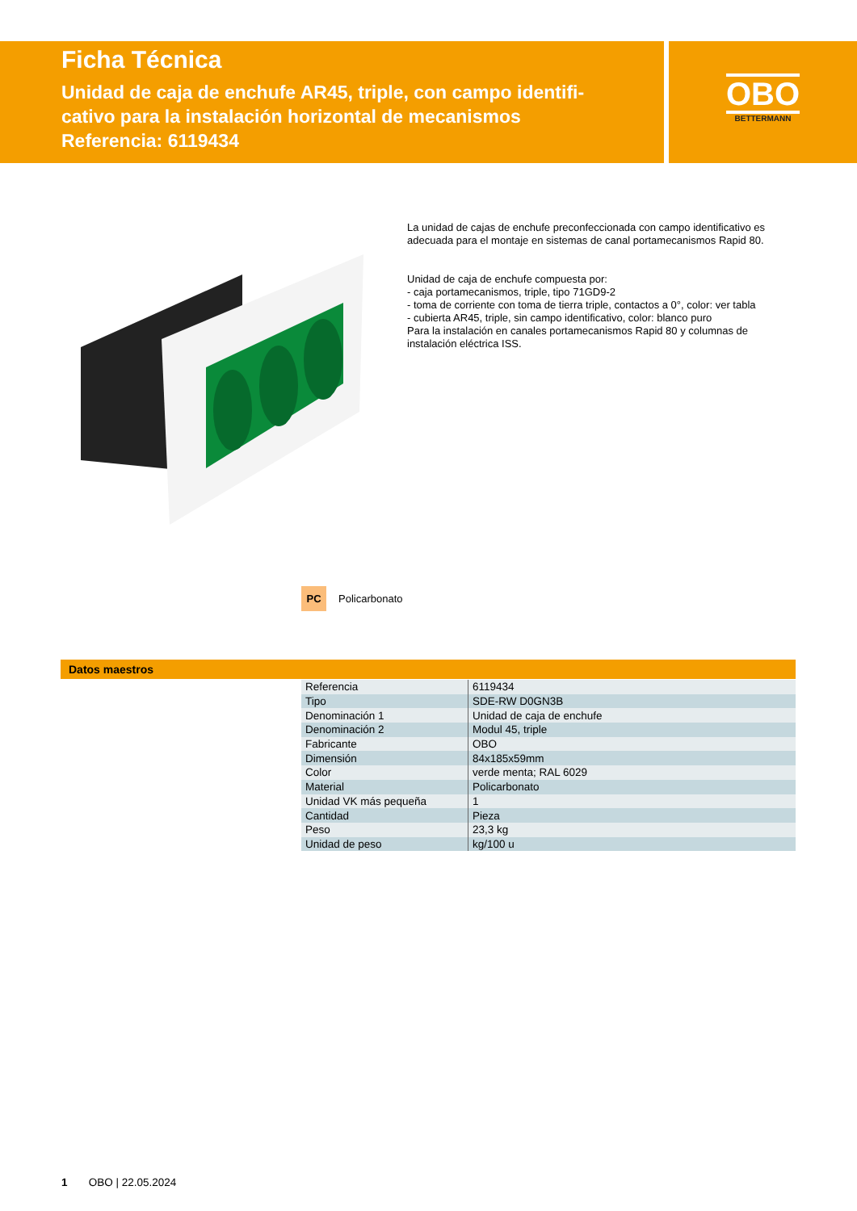Ficha Técnica
Unidad de caja de enchufe AR45, triple, con campo identifi-
cativo para la instalación horizontal de mecanismos
Referencia: 6119434
OBO
BETTERMANN
La unidad de cajas de enchufe preconfeccionada con campo identificativo es adecuada para el montaje en sistemas de canal portamecanismos Rapid 80.
Unidad de caja de enchufe compuesta por:
- caja portamecanismos, triple, tipo 71GD9-2
- toma de corriente con toma de tierra triple, contactos a 0°, color: ver tabla
- cubierta AR45, triple, sin campo identificativo, color: blanco puro
Para la instalación en canales portamecanismos Rapid 80 y columnas de instalación eléctrica ISS.
PC Policarbonato
Datos maestros
| Referencia | 6119434 |
| Tipo | SDE-RW D0GN3B |
| Denominación 1 | Unidad de caja de enchufe |
| Denominación 2 | Modul 45, triple |
| Fabricante | OBO |
| Dimensión | 84x185x59mm |
| Color | verde menta; RAL 6029 |
| Material | Policarbonato |
| Unidad VK más pequeña | 1 |
| Cantidad | Pieza |
| Peso | 23,3 kg |
| Unidad de peso | kg/100 u |
1 OBO | 22.05.2024